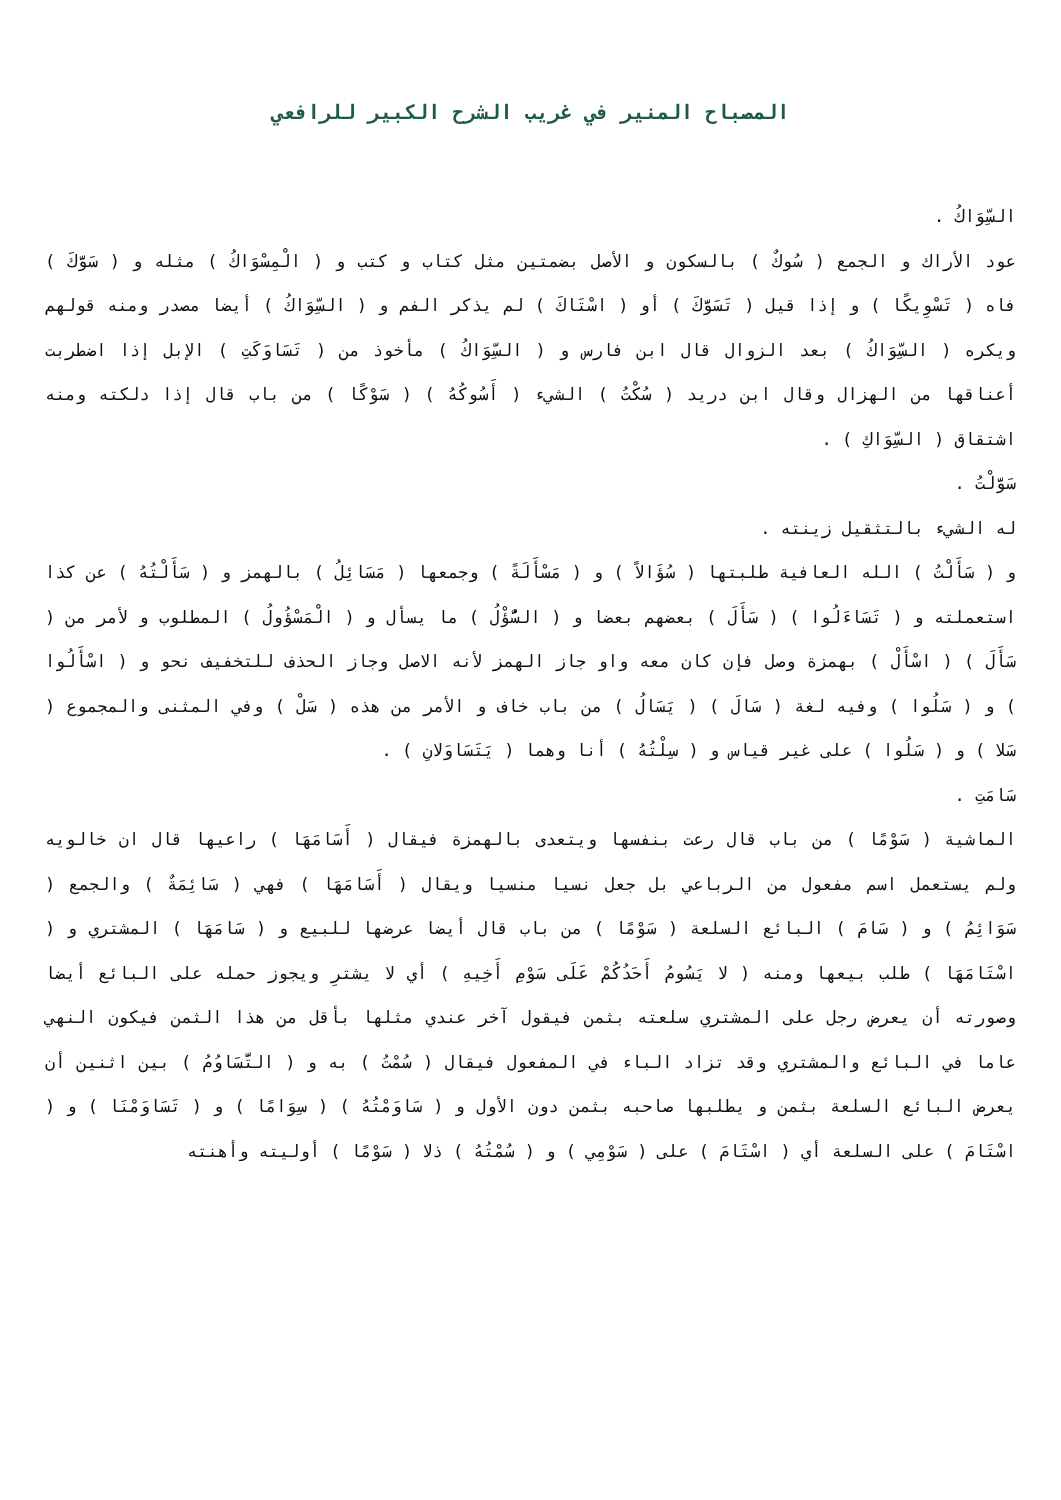المصباح المنير في غريب الشرح الكبير للرافعي
السِّوَاكُ .
عود الأراك و الجمع ( سُوكٌ ) بالسكون و الأصل بضمتين مثل كتاب و كتب و ( الْمِسْوَاكُ ) مثله و ( سَوَّكَ ) فاه ( تَسْوِيكًا ) و إذا قيل ( تَسَوَّكَ ) أو ( اسْتَاكَ ) لم يذكر الفم و ( السِّوَاكُ ) أيضا مصدر ومنه قولهم ويكره ( السِّوَاكُ ) بعد الزوال قال ابن فارس و ( السِّوَاكُ ) مأخوذ من ( تَسَاوَكَتِ ) الإبل إذا اضطربت أعناقها من الهزال وقال ابن دريد ( سُكْتُ ) الشيء ( أَسُوكُهُ ) ( سَوْكًا ) من باب قال إذا دلكته ومنه اشتقاق ( السِّوَاكِ ) .
سَوَّلْتُ .
له الشيء بالتثقيل زينته .
و ( سَأَلْتُ ) الله العافية طلبتها ( سُؤَالاً ) و ( مَسْأَلَةً ) وجمعها ( مَسَائِلُ ) بالهمز و ( سَأَلْتُهُ ) عن كذا استعملته و ( تَسَاءَلُوا ) ( سَأَلَ ) بعضهم بعضا و ( السُّؤْلُ ) ما يسأل و ( الْمَسْؤُولُ ) المطلوب و لأمر من ( سَأَلَ ) ( اسْأَلْ ) بهمزة وصل فإن كان معه واو جاز الهمز لأنه الاصل وجاز الحذف للتخفيف نحو و ( اسْأَلُوا ) و ( سَلُوا ) وفيه لغة ( سَالَ ) ( يَسَالُ ) من باب خاف و الأمر من هذه ( سَلْ ) وفي المثنى والمجموع ( سَلا ) و ( سَلُوا ) على غير قياس و ( سِلْتُهُ ) أنا وهما ( يَتَسَاوَلانِ ) .
سَامَتِ .
الماشية ( سَوْمًا ) من باب قال رعت بنفسها ويتعدى بالهمزة فيقال ( أَسَامَهَا ) راعيها قال ان خالويه ولم يستعمل اسم مفعول من الرباعي بل جعل نسيا منسيا ويقال ( أَسَامَهَا ) فهي ( سَائِمَةٌ ) والجمع ( سَوَائِمُ ) و ( سَامَ ) البائع السلعة ( سَوْمًا ) من باب قال أيضا عرضها للبيع و ( سَامَهَا ) المشتري و ( اسْتَامَهَا ) طلب بيعها ومنه ( لا يَسُومُ أَحَدُكُمْ عَلَى سَوْمِ أَخِيهِ ) أي لا يشترِ ويجوز حمله على البائع أيضا وصورته أن يعرض رجل على المشتري سلعته بثمن فيقول آخر عندي مثلها بأقل من هذا الثمن فيكون النهي عاما في البائع والمشتري وقد تزاد الباء في المفعول فيقال ( سُمْتُ ) به و ( التَّسَاوُمُ ) بين اثنين أن يعرض البائع السلعة بثمن و يطلبها صاحبه بثمن دون الأول و ( سَاوَمْتُهُ ) ( سِوَامًا ) و ( تَسَاوَمْنَا ) و ( اسْتَامَ ) على السلعة أي ( اسْتَامَ ) على ( سَوْمِي ) و ( سُمْتُهُ ) ذلا ( سَوْمًا ) أوليته وأهنته